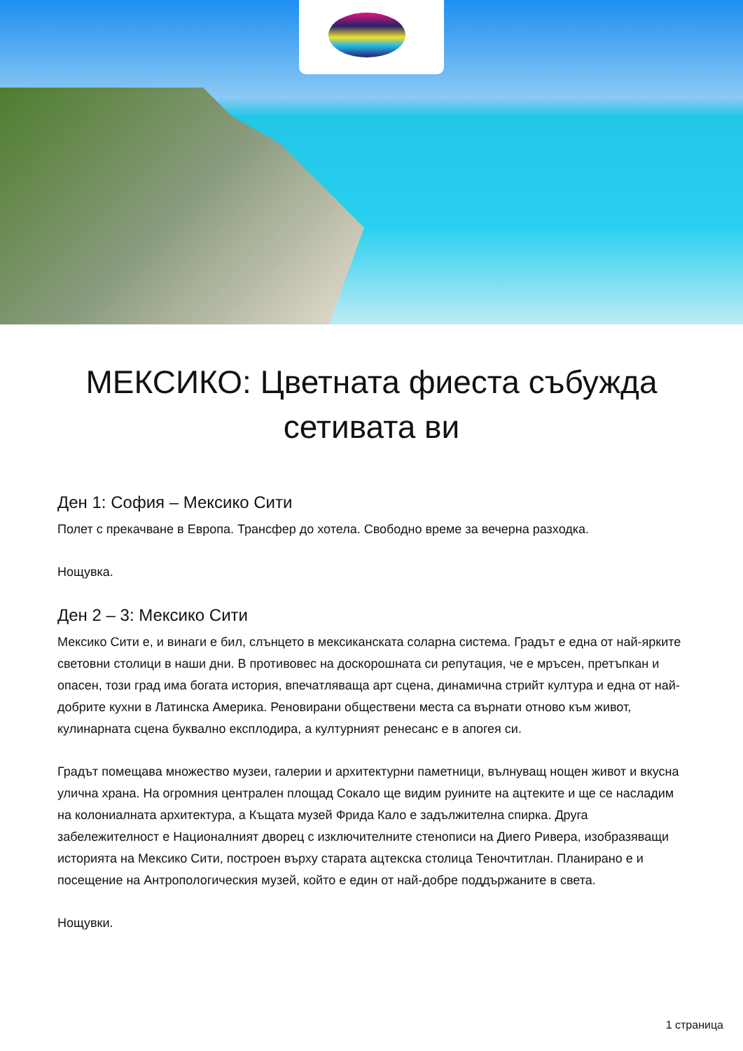МЕКСИКО: Цветната фиеста събужда сетивата ви
Ден 1: София – Мексико Сити
Полет с прекачване в Европа. Трансфер до хотела. Свободно време за вечерна разходка.
Нощувка.
Ден 2 – 3: Мексико Сити
Мексико Сити е, и винаги е бил, слънцето в мексиканската соларна система. Градът е една от най-ярките световни столици в наши дни. В противовес на доскорошната си репутация, че е мръсен, претъпкан и опасен, този град има богата история, впечатляваща арт сцена, динамична стрийт култура и една от най-добрите кухни в Латинска Америка. Реновирани обществени места са върнати отново към живот, кулинарната сцена буквално експлодира, а културният ренесанс е в апогея си.
Градът помещава множество музеи, галерии и архитектурни паметници, вълнуващ нощен живот и вкусна улична храна. На огромния централен площад Сокало ще видим руините на ацтеките и ще се насладим на колониалната архитектура, а Къщата музей Фрида Кало е задължителна спирка. Друга забележителност е Националният дворец с изключителните стенописи на Диего Ривера, изобразяващи историята на Мексико Сити, построен върху старата ацтекска столица Теночтитлан. Планирано е и посещение на Антропологическия музей, който е един от най-добре поддържаните в света.
Нощувки.
1 страница